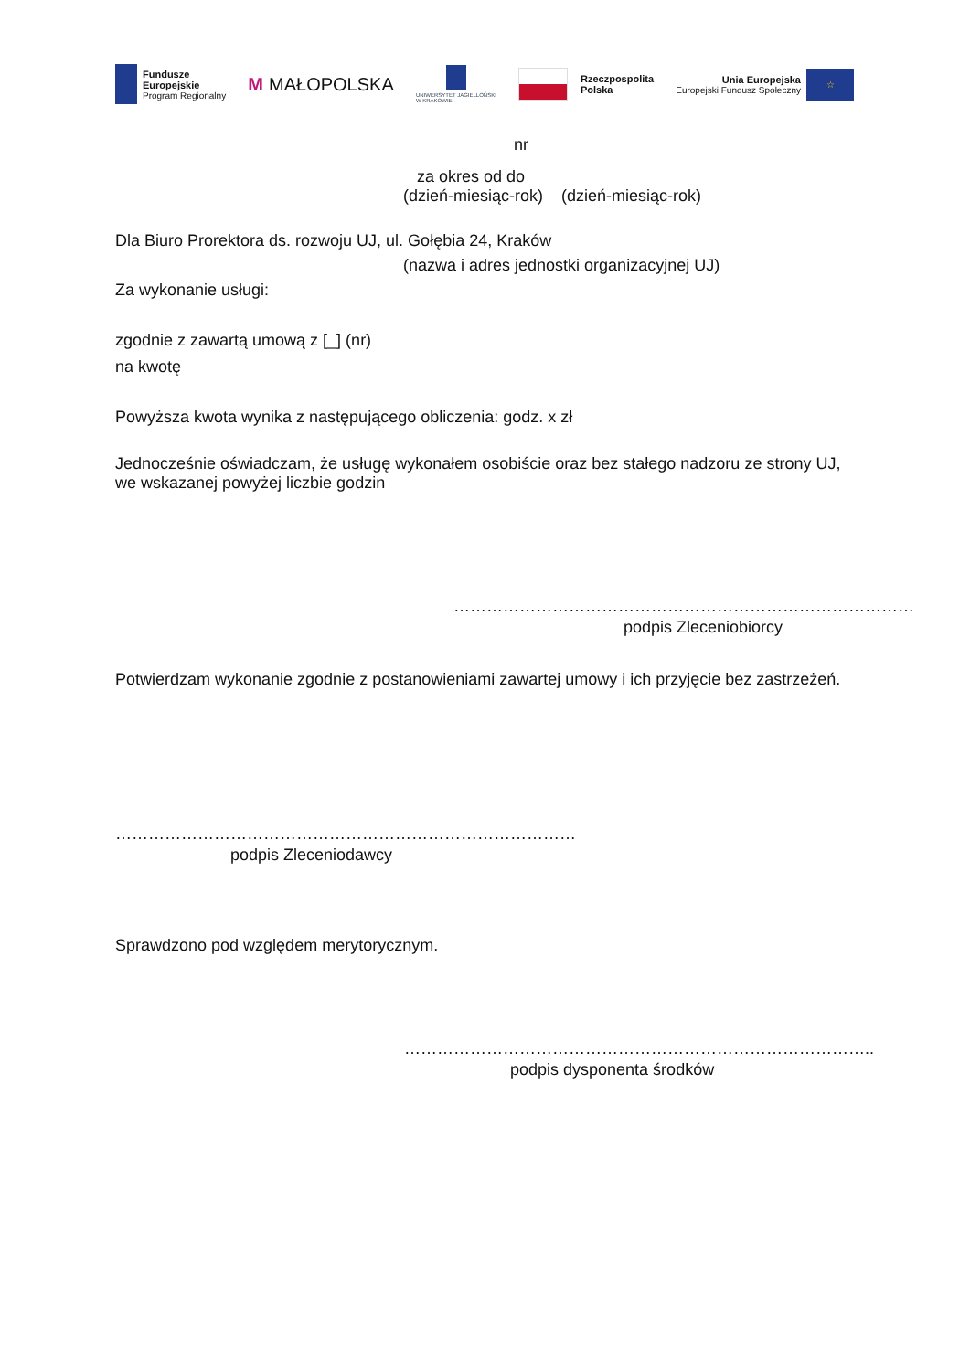Fundusze
Europejskie
Program Regionalny
M MAŁOPOLSKA
UNIWERSYTET JAGIELLOŃSKI
W KRAKOWIE
Rzeczpospolita
Polska
Unia Europejska
Europejski Fundusz Społeczny
☆
nr
za okres od do
(dzień-miesiąc-rok) (dzień-miesiąc-rok)
Dla Biuro Prorektora ds. rozwoju UJ, ul. Gołębia 24, Kraków
(nazwa i adres jednostki organizacyjnej UJ)
Za wykonanie usługi:
zgodnie z zawartą umową z [_] (nr)
na kwotę
Powyższa kwota wynika z następującego obliczenia: godz. x zł
Jednocześnie oświadczam, że usługę wykonałem osobiście oraz bez stałego nadzoru ze strony UJ, we wskazanej powyżej liczbie godzin
…………………………………………………………………………
podpis Zleceniobiorcy
Potwierdzam wykonanie zgodnie z postanowieniami zawartej umowy i ich przyjęcie bez zastrzeżeń.
…………………………………………………………………………
podpis Zleceniodawcy
Sprawdzono pod względem merytorycznym.
…………………………………………………………………………..
podpis dysponenta środków